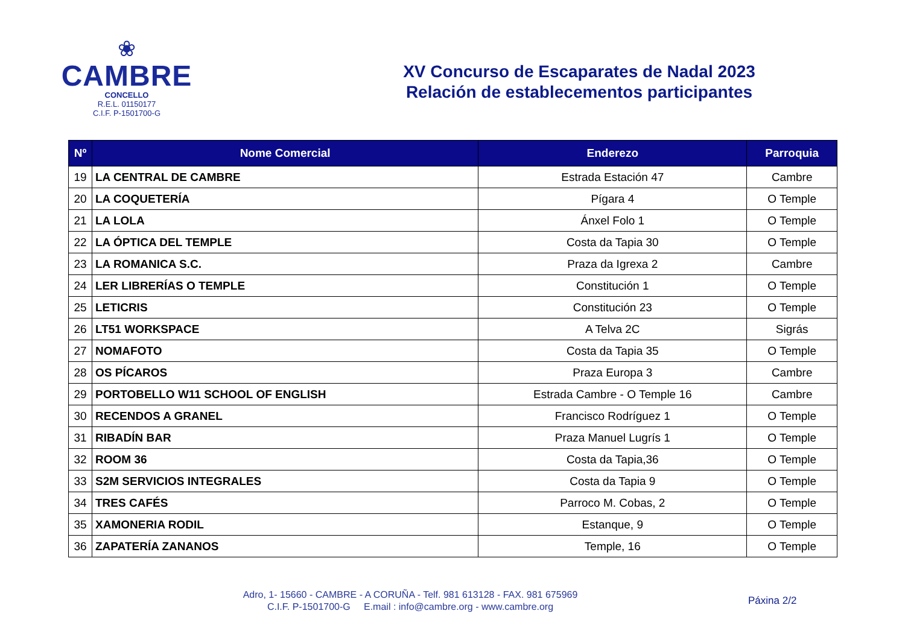❀
CAMBRE
CONCELLO
R.E.L. 01150177
C.I.F. P-1501700-G
XV Concurso de Escaparates de Nadal 2023
Relación de establecementos participantes
| Nº | Nome Comercial | Enderezo | Parroquia |
| --- | --- | --- | --- |
| 19 | LA CENTRAL DE CAMBRE | Estrada Estación 47 | Cambre |
| 20 | LA COQUETERÍA | Pígara 4 | O Temple |
| 21 | LA LOLA | Ánxel Folo 1 | O Temple |
| 22 | LA ÓPTICA DEL TEMPLE | Costa da Tapia 30 | O Temple |
| 23 | LA ROMANICA S.C. | Praza da Igrexa 2 | Cambre |
| 24 | LER LIBRERÍAS O TEMPLE | Constitución 1 | O Temple |
| 25 | LETICRIS | Constitución 23 | O Temple |
| 26 | LT51 WORKSPACE | A Telva 2C | Sigrás |
| 27 | NOMAFOTO | Costa da Tapia 35 | O Temple |
| 28 | OS PÍCAROS | Praza Europa 3 | Cambre |
| 29 | PORTOBELLO W11 SCHOOL OF ENGLISH | Estrada Cambre - O Temple 16 | Cambre |
| 30 | RECENDOS A GRANEL | Francisco Rodríguez 1 | O Temple |
| 31 | RIBADÍN BAR | Praza Manuel Lugrís 1 | O Temple |
| 32 | ROOM 36 | Costa da Tapia,36 | O Temple |
| 33 | S2M SERVICIOS INTEGRALES | Costa da Tapia 9 | O Temple |
| 34 | TRES CAFÉS | Parroco M. Cobas, 2 | O Temple |
| 35 | XAMONERIA RODIL | Estanque, 9 | O Temple |
| 36 | ZAPATERÍA ZANANOS | Temple, 16 | O Temple |
Adro, 1- 15660 - CAMBRE - A CORUÑA - Telf. 981 613128 - FAX. 981 675969
C.I.F. P-1501700-G E.mail : info@cambre.org - www.cambre.org
Páxina 2/2